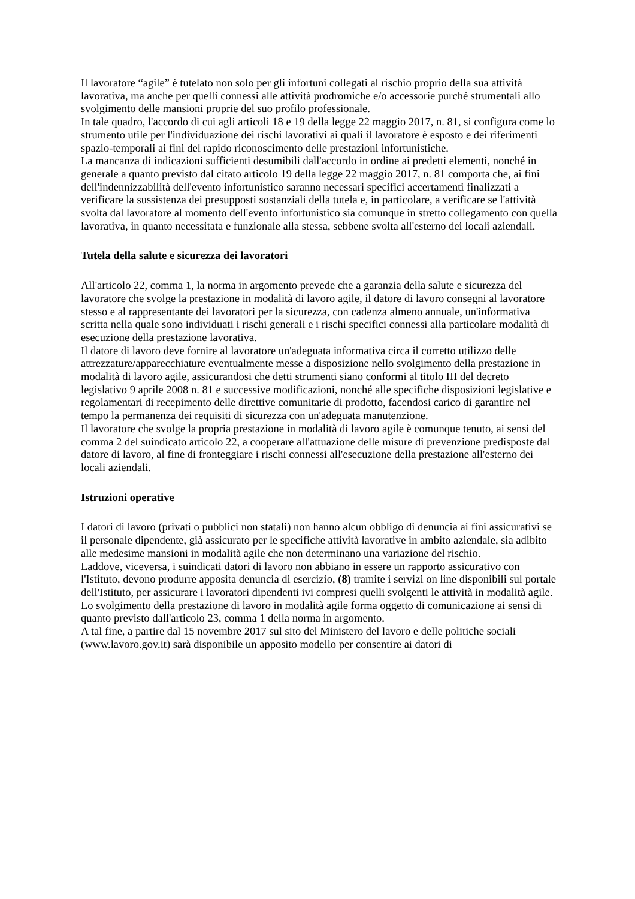Il lavoratore “agile” è tutelato non solo per gli infortuni collegati al rischio proprio della sua attività lavorativa, ma anche per quelli connessi alle attività prodromiche e/o accessorie purché strumentali allo svolgimento delle mansioni proprie del suo profilo professionale.
In tale quadro, l'accordo di cui agli articoli 18 e 19 della legge 22 maggio 2017, n. 81, si configura come lo strumento utile per l'individuazione dei rischi lavorativi ai quali il lavoratore è esposto e dei riferimenti spazio-temporali ai fini del rapido riconoscimento delle prestazioni infortunistiche.
La mancanza di indicazioni sufficienti desumibili dall'accordo in ordine ai predetti elementi, nonché in generale a quanto previsto dal citato articolo 19 della legge 22 maggio 2017, n. 81 comporta che, ai fini dell'indennizzabilità dell'evento infortunistico saranno necessari specifici accertamenti finalizzati a verificare la sussistenza dei presupposti sostanziali della tutela e, in particolare, a verificare se l'attività svolta dal lavoratore al momento dell'evento infortunistico sia comunque in stretto collegamento con quella lavorativa, in quanto necessitata e funzionale alla stessa, sebbene svolta all'esterno dei locali aziendali.
Tutela della salute e sicurezza dei lavoratori
All'articolo 22, comma 1, la norma in argomento prevede che a garanzia della salute e sicurezza del lavoratore che svolge la prestazione in modalità di lavoro agile, il datore di lavoro consegni al lavoratore stesso e al rappresentante dei lavoratori per la sicurezza, con cadenza almeno annuale, un'informativa scritta nella quale sono individuati i rischi generali e i rischi specifici connessi alla particolare modalità di esecuzione della prestazione lavorativa.
Il datore di lavoro deve fornire al lavoratore un'adeguata informativa circa il corretto utilizzo delle attrezzature/apparecchiature eventualmente messe a disposizione nello svolgimento della prestazione in modalità di lavoro agile, assicurandosi che detti strumenti siano conformi al titolo III del decreto legislativo 9 aprile 2008 n. 81 e successive modificazioni, nonché alle specifiche disposizioni legislative e regolamentari di recepimento delle direttive comunitarie di prodotto, facendosi carico di garantire nel tempo la permanenza dei requisiti di sicurezza con un'adeguata manutenzione.
Il lavoratore che svolge la propria prestazione in modalità di lavoro agile è comunque tenuto, ai sensi del comma 2 del suindicato articolo 22, a cooperare all'attuazione delle misure di prevenzione predisposte dal datore di lavoro, al fine di fronteggiare i rischi connessi all'esecuzione della prestazione all'esterno dei locali aziendali.
Istruzioni operative
I datori di lavoro (privati o pubblici non statali) non hanno alcun obbligo di denuncia ai fini assicurativi se il personale dipendente, già assicurato per le specifiche attività lavorative in ambito aziendale, sia adibito alle medesime mansioni in modalità agile che non determinano una variazione del rischio.
Laddove, viceversa, i suindicati datori di lavoro non abbiano in essere un rapporto assicurativo con l'Istituto, devono produrre apposita denuncia di esercizio, (8) tramite i servizi on line disponibili sul portale dell'Istituto, per assicurare i lavoratori dipendenti ivi compresi quelli svolgenti le attività in modalità agile.
Lo svolgimento della prestazione di lavoro in modalità agile forma oggetto di comunicazione ai sensi di quanto previsto dall'articolo 23, comma 1 della norma in argomento.
A tal fine, a partire dal 15 novembre 2017 sul sito del Ministero del lavoro e delle politiche sociali (www.lavoro.gov.it) sarà disponibile un apposito modello per consentire ai datori di